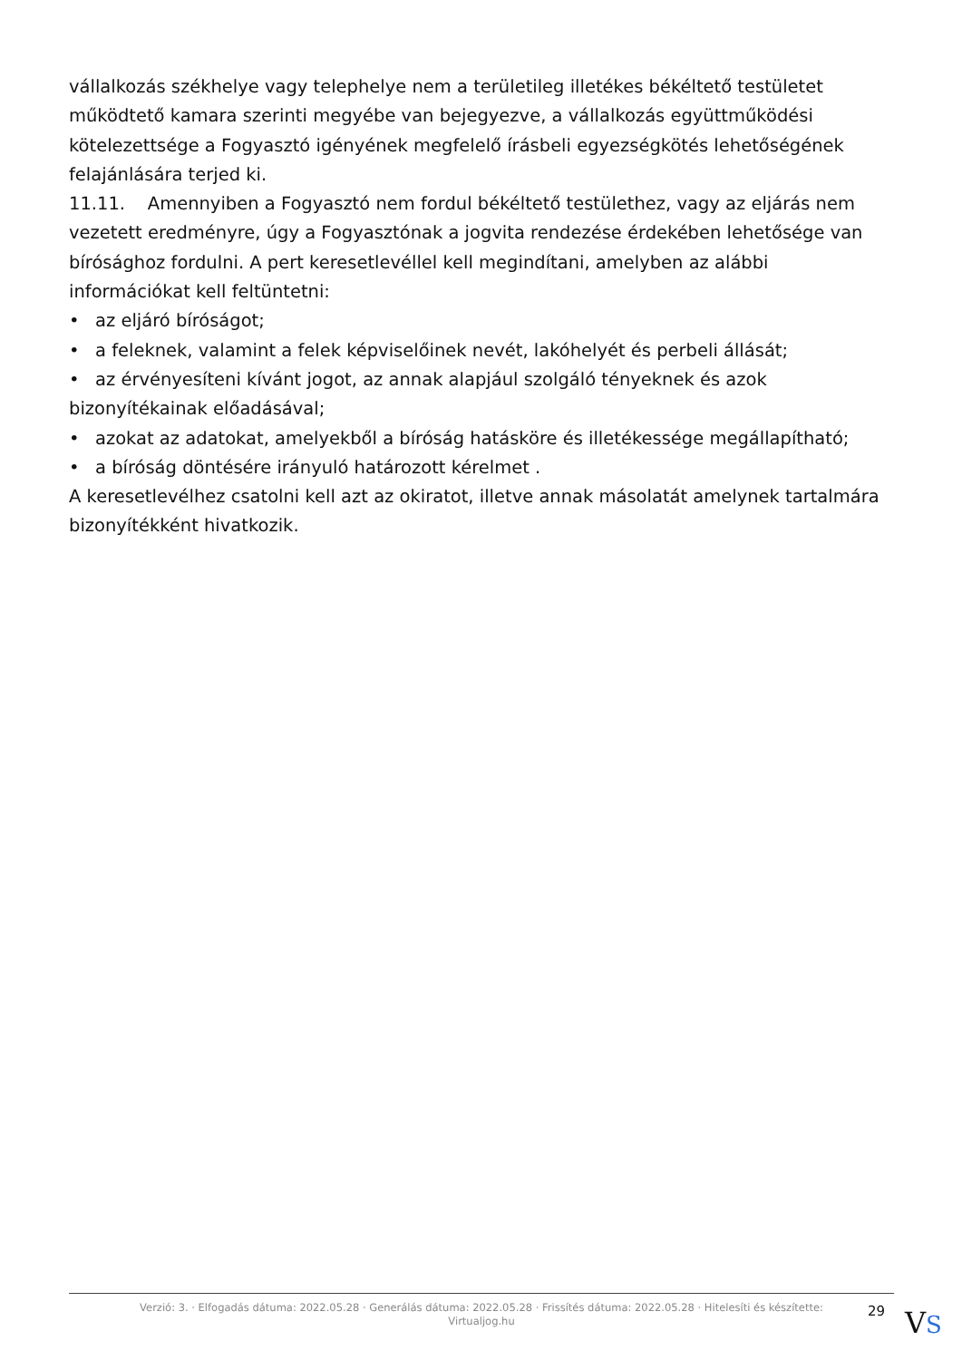vállalkozás székhelye vagy telephelye nem a területileg illetékes békéltető testületet működtető kamara szerinti megyébe van bejegyezve, a vállalkozás együttműködési kötelezettsége a Fogyasztó igényének megfelelő írásbeli egyezségkötés lehetőségének felajánlására terjed ki.
11.11. Amennyiben a Fogyasztó nem fordul békéltető testülethez, vagy az eljárás nem vezetett eredményre, úgy a Fogyasztónak a jogvita rendezése érdekében lehetősége van bírósághoz fordulni. A pert keresetlevéllel kell megindítani, amelyben az alábbi információkat kell feltüntetni:
• az eljáró bíróságot;
• a feleknek, valamint a felek képviselőinek nevét, lakóhelyét és perbeli állását;
• az érvényesíteni kívánt jogot, az annak alapjául szolgáló tényeknek és azok bizonyítékainak előadásával;
• azokat az adatokat, amelyekből a bíróság hatásköre és illetékessége megállapítható;
• a bíróság döntésére irányuló határozott kérelmet .
A keresetlevélhez csatolni kell azt az okiratot, illetve annak másolatát amelynek tartalmára bizonyítékként hivatkozik.
Verzió: 3. · Elfogadás dátuma: 2022.05.28 · Generálás dátuma: 2022.05.28 · Frissítés dátuma: 2022.05.28 · Hitelesíti és készítette: Virtualjog.hu
29
VS